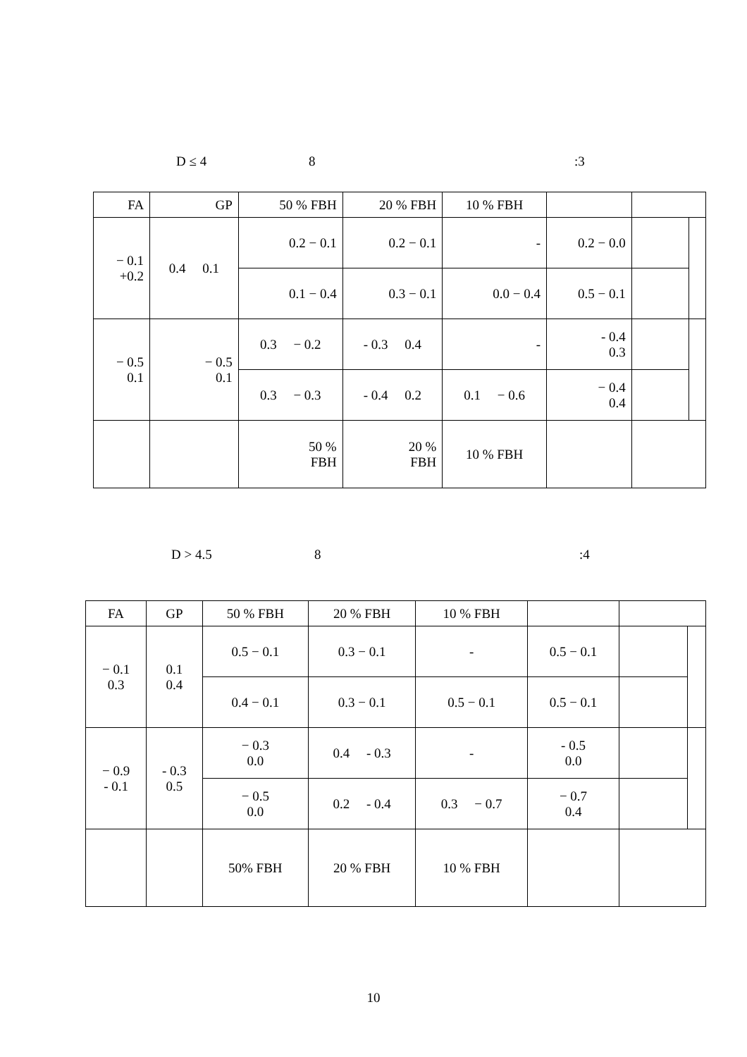D ≤ 4 8 :3
| FA | GP | 50 % FBH | 20 % FBH | 10 % FBH | | | |
| --- | --- | --- | --- | --- | --- | --- | --- |
| − 0.1 +0.2 | 0.4 0.1 | 0.2 − 0.1 | 0.2 − 0.1 | - | 0.2 − 0.0 | | |
| | | 0.1 − 0.4 | 0.3 − 0.1 | 0.0 − 0.4 | 0.5 − 0.1 | | |
| − 0.5 0.1 | − 0.5 0.1 | 0.3 − 0.2 | - 0.3 0.4 | - | - 0.4 0.3 | | |
| | | 0.3 − 0.3 | - 0.4 0.2 | 0.1 − 0.6 | − 0.4 0.4 | | |
| | | 50 % FBH | 20 % FBH | 10 % FBH | | | |
D > 4.5 8 :4
| FA | GP | 50 % FBH | 20 % FBH | 10 % FBH | | | |
| --- | --- | --- | --- | --- | --- | --- | --- |
| − 0.1 0.3 | 0.1 0.4 | 0.5 − 0.1 | 0.3 − 0.1 | - | 0.5 − 0.1 | | |
| | | 0.4 − 0.1 | 0.3 − 0.1 | 0.5 − 0.1 | 0.5 − 0.1 | | |
| − 0.9 - 0.1 | - 0.3 0.5 | − 0.3 0.0 | 0.4 - 0.3 | - | - 0.5 0.0 | | |
| | | − 0.5 0.0 | 0.2 - 0.4 | 0.3 − 0.7 | − 0.7 0.4 | | |
| | | 50% FBH | 20 % FBH | 10 % FBH | | | |
10